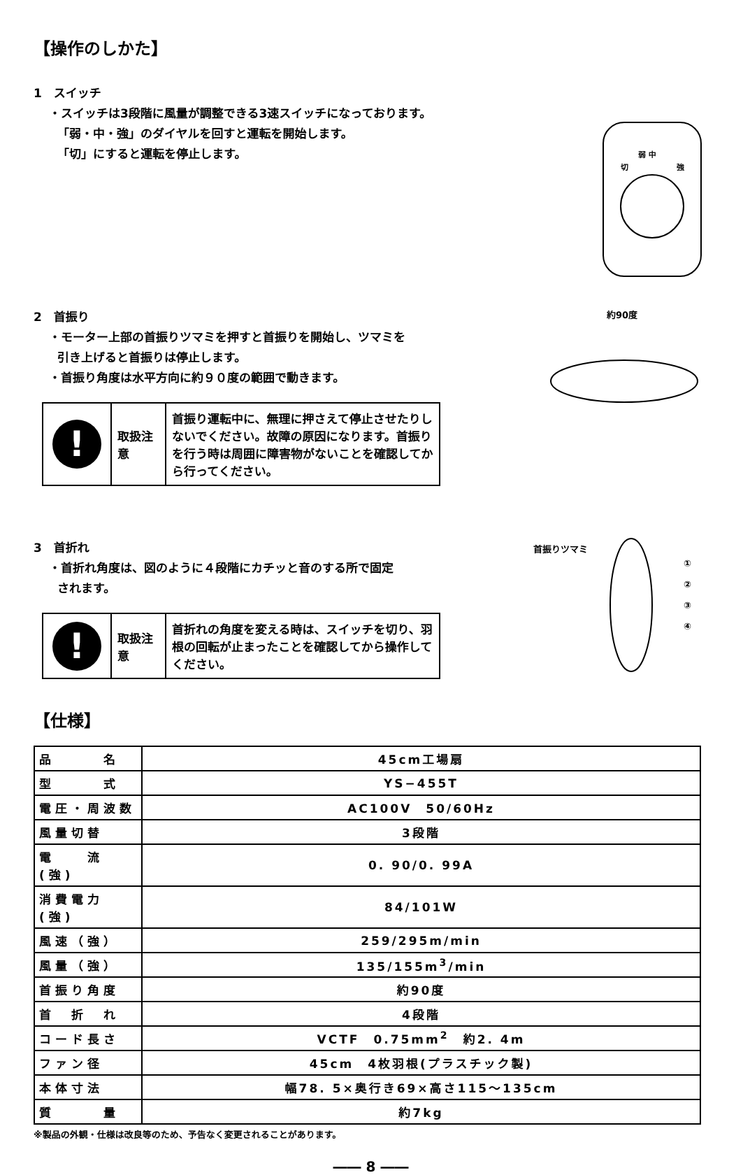【操作のしかた】
1　スイッチ
・スイッチは3段階に風量が調整できる3速スイッチになっております。
「弱・中・強」のダイヤルを回すと運転を開始します。
「切」にすると運転を停止します。
弱 中
切
強
2　首振り
・モーター上部の首振りツマミを押すと首振りを開始し、ツマミを
引き上げると首振りは停止します。
・首振り角度は水平方向に約９０度の範囲で動きます。
| ! | 取扱注意 | 首振り運転中に、無理に押さえて停止させたりしないでください。故障の原因になります。首振りを行う時は周囲に障害物がないことを確認してから行ってください。 |
約90度
3　首折れ
・首折れ角度は、図のように４段階にカチッと音のする所で固定
されます。
| ! | 取扱注意 | 首折れの角度を変える時は、スイッチを切り、羽根の回転が止まったことを確認してから操作してください。 |
首振りツマミ
①
②
③
④
【仕様】
| 品 名 | 45cm工場扇 |
| 型 式 | YS−455T |
| 電圧・周波数 | AC100V 50/60Hz |
| 風量切替 | 3段階 |
| 電 流(強) | 0. 90/0. 99A |
| 消費電力(強) | 84/101W |
| 風速（強） | 259/295m/min |
| 風量（強） | 135/155m<sup>3</sup>/min |
| 首振り角度 | 約90度 |
| 首 折 れ | 4段階 |
| コード長さ | VCTF 0.75mm<sup>2</sup> 約2. 4m |
| ファン径 | 45cm 4枚羽根(プラスチック製) |
| 本体寸法 | 幅78. 5×奥行き69×高さ115〜135cm |
| 質 量 | 約7kg |
※製品の外観・仕様は改良等のため、予告なく変更されることがあります。
―― 8 ――